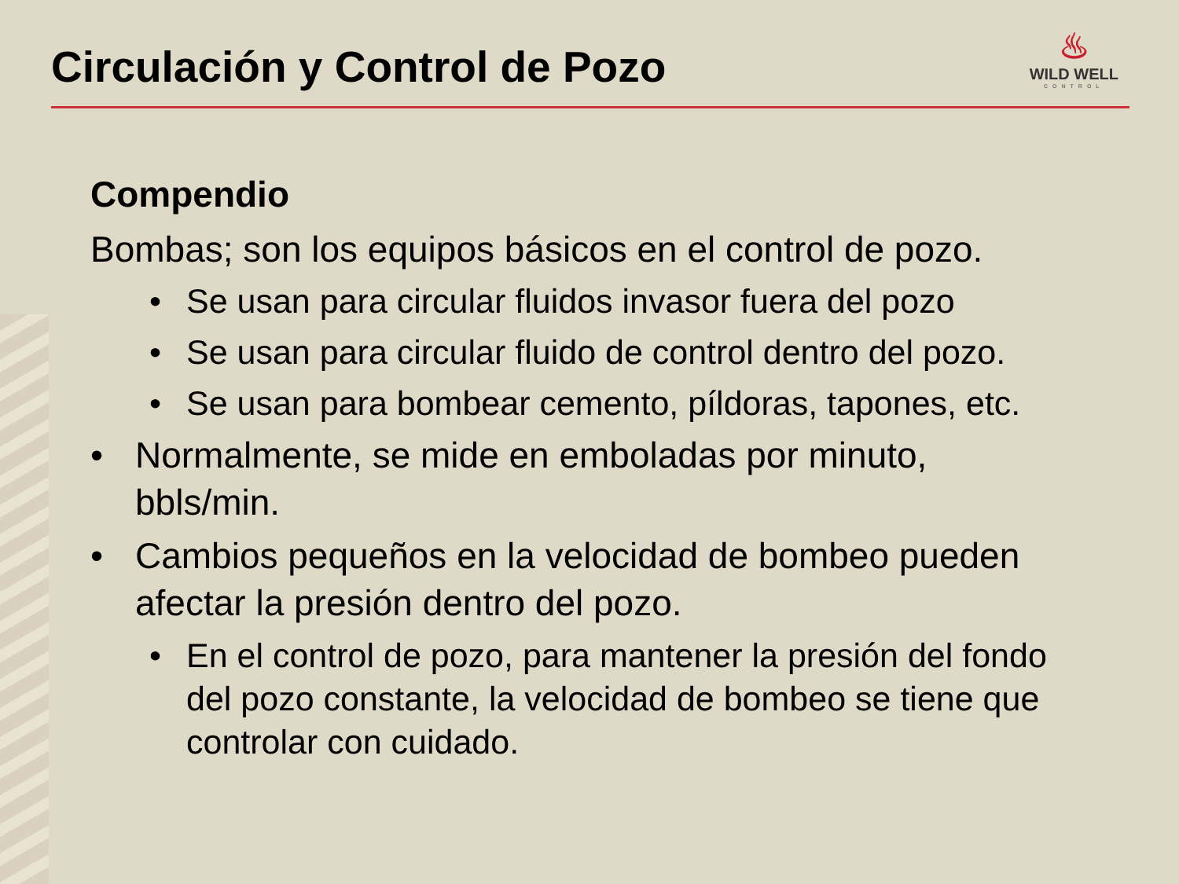Circulación y Control de Pozo
♨
WILD WELL
CONTROL
Compendio
Bombas; son los equipos básicos en el control de pozo.
• Se usan para circular fluidos invasor fuera del pozo
• Se usan para circular fluido de control dentro del pozo.
• Se usan para bombear cemento, píldoras, tapones, etc.
• Normalmente, se mide en emboladas por minuto, bbls/min.
• Cambios pequeños en la velocidad de bombeo pueden afectar la presión dentro del pozo.
• En el control de pozo, para mantener la presión del fondo del pozo constante, la velocidad de bombeo se tiene que controlar con cuidado.